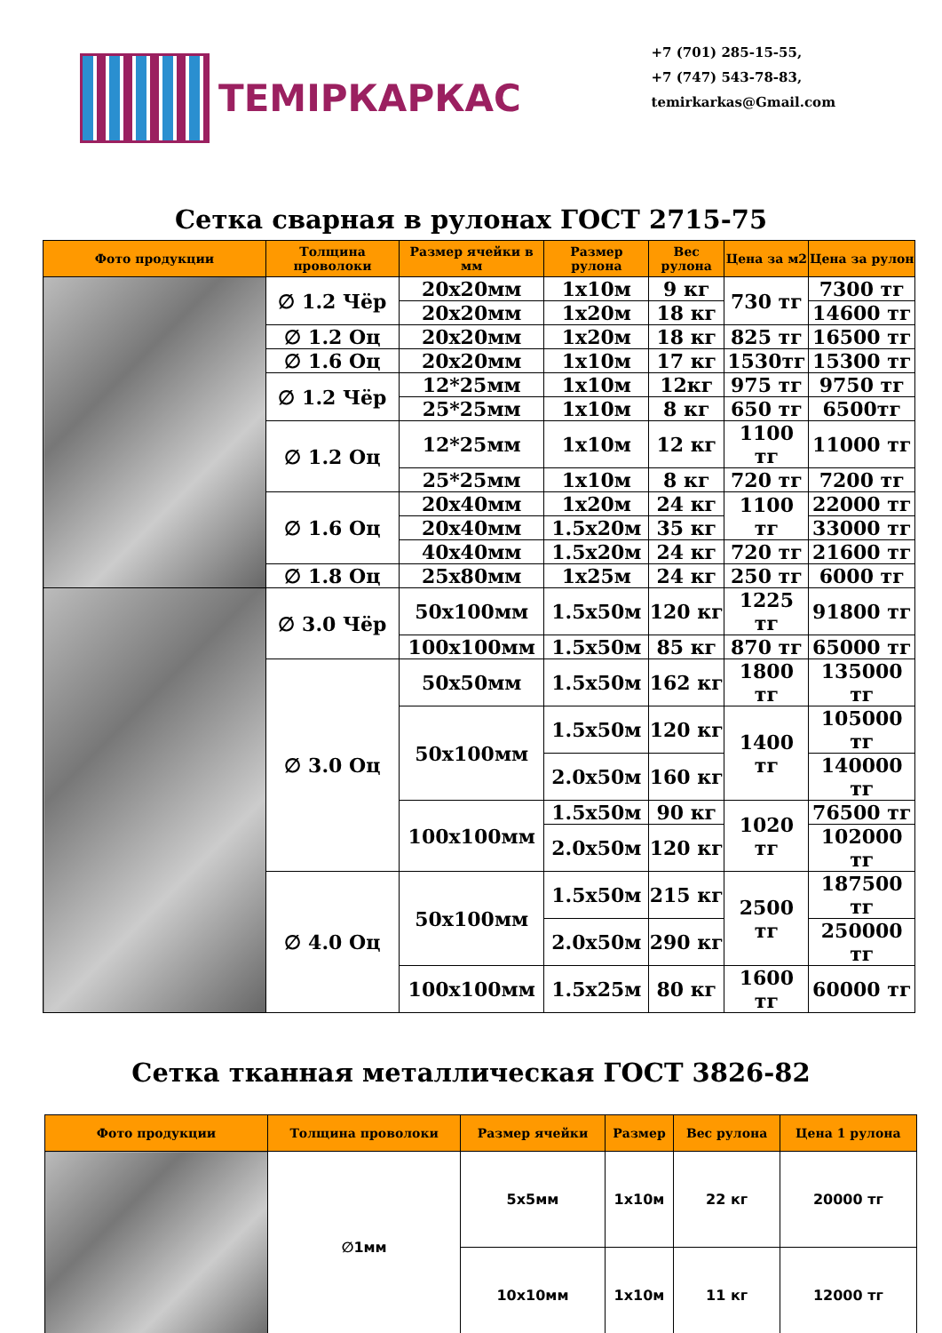ТЕМIРКАРКАС
+7 (701) 285-15-55,
+7 (747) 543-78-83,
temirkarkas@Gmail.com
Сетка сварная в рулонах ГОСТ 2715-75
| Фото продукции | Толщина проволоки | Размер ячейки в мм | Размер рулона | Вес рулона | Цена за м2 | Цена за рулон |
| --- | --- | --- | --- | --- | --- | --- |
| | ∅ 1.2 Чёр | 20x20мм | 1x10м | 9 кг | 730 тг | 7300 тг |
| | | 20x20мм | 1x20м | 18 кг | | 14600 тг |
| | ∅ 1.2 Оц | 20x20мм | 1x20м | 18 кг | 825 тг | 16500 тг |
| | ∅ 1.6 Оц | 20x20мм | 1x10м | 17 кг | 1530тг | 15300 тг |
| | ∅ 1.2 Чёр | 12*25мм | 1x10м | 12кг | 975 тг | 9750 тг |
| | | 25*25мм | 1x10м | 8 кг | 650 тг | 6500тг |
| | ∅ 1.2 Оц | 12*25мм | 1x10м | 12 кг | 1100 тг | 11000 тг |
| | | 25*25мм | 1x10м | 8 кг | 720 тг | 7200 тг |
| | ∅ 1.6 Оц | 20x40мм | 1x20м | 24 кг | 1100 тг | 22000 тг |
| | | 20x40мм | 1.5x20м | 35 кг | | 33000 тг |
| | | 40x40мм | 1.5x20м | 24 кг | 720 тг | 21600 тг |
| | ∅ 1.8 Оц | 25x80мм | 1x25м | 24 кг | 250 тг | 6000 тг |
| | ∅ 3.0 Чёр | 50x100мм | 1.5x50м | 120 кг | 1225 тг | 91800 тг |
| | | 100x100мм | 1.5x50м | 85 кг | 870 тг | 65000 тг |
| | ∅ 3.0 Оц | 50x50мм | 1.5x50м | 162 кг | 1800 тг | 135000 тг |
| | | 50x100мм | 1.5x50м | 120 кг | 1400 тг | 105000 тг |
| | | | 2.0x50м | 160 кг | | 140000 тг |
| | | 100x100мм | 1.5x50м | 90 кг | 1020 тг | 76500 тг |
| | | | 2.0x50м | 120 кг | | 102000 тг |
| | ∅ 4.0 Оц | 50x100мм | 1.5x50м | 215 кг | 2500 тг | 187500 тг |
| | | | 2.0x50м | 290 кг | | 250000 тг |
| | | 100x100мм | 1.5x25м | 80 кг | 1600 тг | 60000 тг |
Сетка тканная металлическая ГОСТ 3826-82
| Фото продукции | Толщина проволоки | Размер ячейки | Размер | Вес рулона | Цена 1 рулона |
| --- | --- | --- | --- | --- | --- |
| | ∅1мм | 5x5мм | 1x10м | 22 кг | 20000 тг |
| | | 10x10мм | 1x10м | 11 кг | 12000 тг |